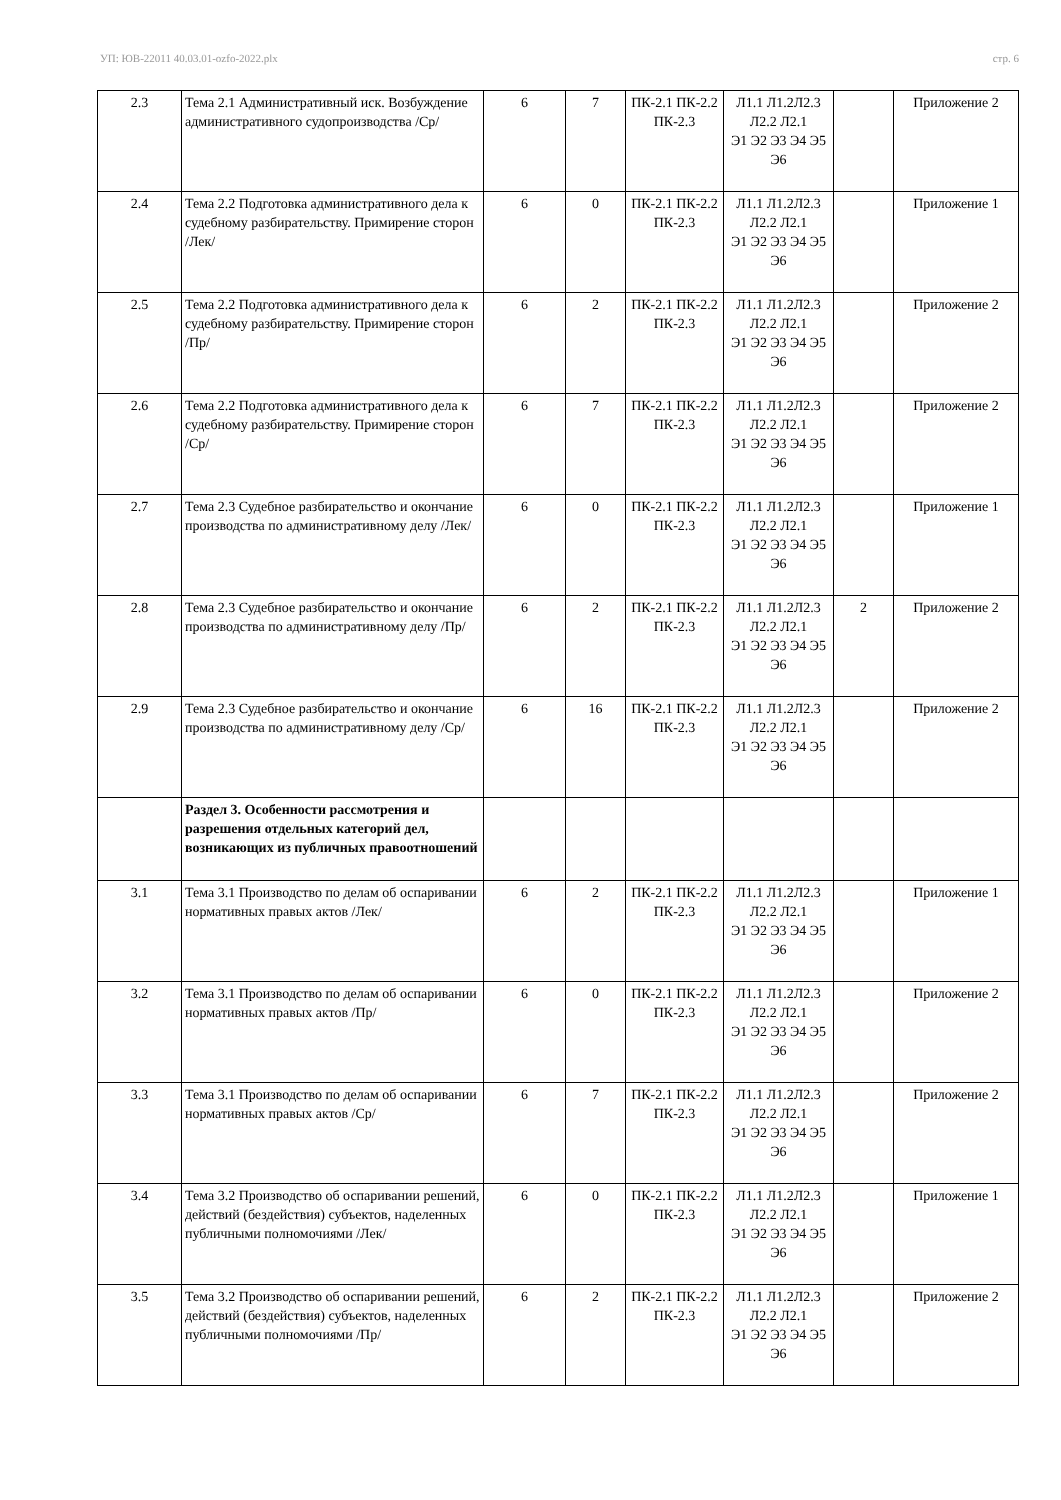УП: ЮВ-22011 40.03.01-ozfo-2022.plx стр. 6
| 2.3 | Тема 2.1 Административный иск. Возбуждение административного судопроизводства /Ср/ | 6 | 7 | ПК-2.1 ПК-2.2 ПК-2.3 | Л1.1 Л1.2Л2.3 Л2.2 Л2.1 Э1 Э2 Э3 Э4 Э5 Э6 | | Приложение 2 |
| 2.4 | Тема 2.2 Подготовка административного дела к судебному разбирательству. Примирение сторон /Лек/ | 6 | 0 | ПК-2.1 ПК-2.2 ПК-2.3 | Л1.1 Л1.2Л2.3 Л2.2 Л2.1 Э1 Э2 Э3 Э4 Э5 Э6 | | Приложение 1 |
| 2.5 | Тема 2.2 Подготовка административного дела к судебному разбирательству. Примирение сторон /Пр/ | 6 | 2 | ПК-2.1 ПК-2.2 ПК-2.3 | Л1.1 Л1.2Л2.3 Л2.2 Л2.1 Э1 Э2 Э3 Э4 Э5 Э6 | | Приложение 2 |
| 2.6 | Тема 2.2 Подготовка административного дела к судебному разбирательству. Примирение сторон /Ср/ | 6 | 7 | ПК-2.1 ПК-2.2 ПК-2.3 | Л1.1 Л1.2Л2.3 Л2.2 Л2.1 Э1 Э2 Э3 Э4 Э5 Э6 | | Приложение 2 |
| 2.7 | Тема 2.3 Судебное разбирательство и окончание производства по административному делу /Лек/ | 6 | 0 | ПК-2.1 ПК-2.2 ПК-2.3 | Л1.1 Л1.2Л2.3 Л2.2 Л2.1 Э1 Э2 Э3 Э4 Э5 Э6 | | Приложение 1 |
| 2.8 | Тема 2.3 Судебное разбирательство и окончание производства по административному делу /Пр/ | 6 | 2 | ПК-2.1 ПК-2.2 ПК-2.3 | Л1.1 Л1.2Л2.3 Л2.2 Л2.1 Э1 Э2 Э3 Э4 Э5 Э6 | 2 | Приложение 2 |
| 2.9 | Тема 2.3 Судебное разбирательство и окончание производства по административному делу /Ср/ | 6 | 16 | ПК-2.1 ПК-2.2 ПК-2.3 | Л1.1 Л1.2Л2.3 Л2.2 Л2.1 Э1 Э2 Э3 Э4 Э5 Э6 | | Приложение 2 |
| | Раздел 3. Особенности рассмотрения и разрешения отдельных категорий дел, возникающих из публичных правоотношений | | | | | | |
| 3.1 | Тема 3.1 Производство по делам об оспаривании нормативных правых актов /Лек/ | 6 | 2 | ПК-2.1 ПК-2.2 ПК-2.3 | Л1.1 Л1.2Л2.3 Л2.2 Л2.1 Э1 Э2 Э3 Э4 Э5 Э6 | | Приложение 1 |
| 3.2 | Тема 3.1 Производство по делам об оспаривании нормативных правых актов /Пр/ | 6 | 0 | ПК-2.1 ПК-2.2 ПК-2.3 | Л1.1 Л1.2Л2.3 Л2.2 Л2.1 Э1 Э2 Э3 Э4 Э5 Э6 | | Приложение 2 |
| 3.3 | Тема 3.1 Производство по делам об оспаривании нормативных правых актов /Ср/ | 6 | 7 | ПК-2.1 ПК-2.2 ПК-2.3 | Л1.1 Л1.2Л2.3 Л2.2 Л2.1 Э1 Э2 Э3 Э4 Э5 Э6 | | Приложение 2 |
| 3.4 | Тема 3.2 Производство об оспаривании решений, действий (бездействия) субъектов, наделенных публичными полномочиями /Лек/ | 6 | 0 | ПК-2.1 ПК-2.2 ПК-2.3 | Л1.1 Л1.2Л2.3 Л2.2 Л2.1 Э1 Э2 Э3 Э4 Э5 Э6 | | Приложение 1 |
| 3.5 | Тема 3.2 Производство об оспаривании решений, действий (бездействия) субъектов, наделенных публичными полномочиями /Пр/ | 6 | 2 | ПК-2.1 ПК-2.2 ПК-2.3 | Л1.1 Л1.2Л2.3 Л2.2 Л2.1 Э1 Э2 Э3 Э4 Э5 Э6 | | Приложение 2 |